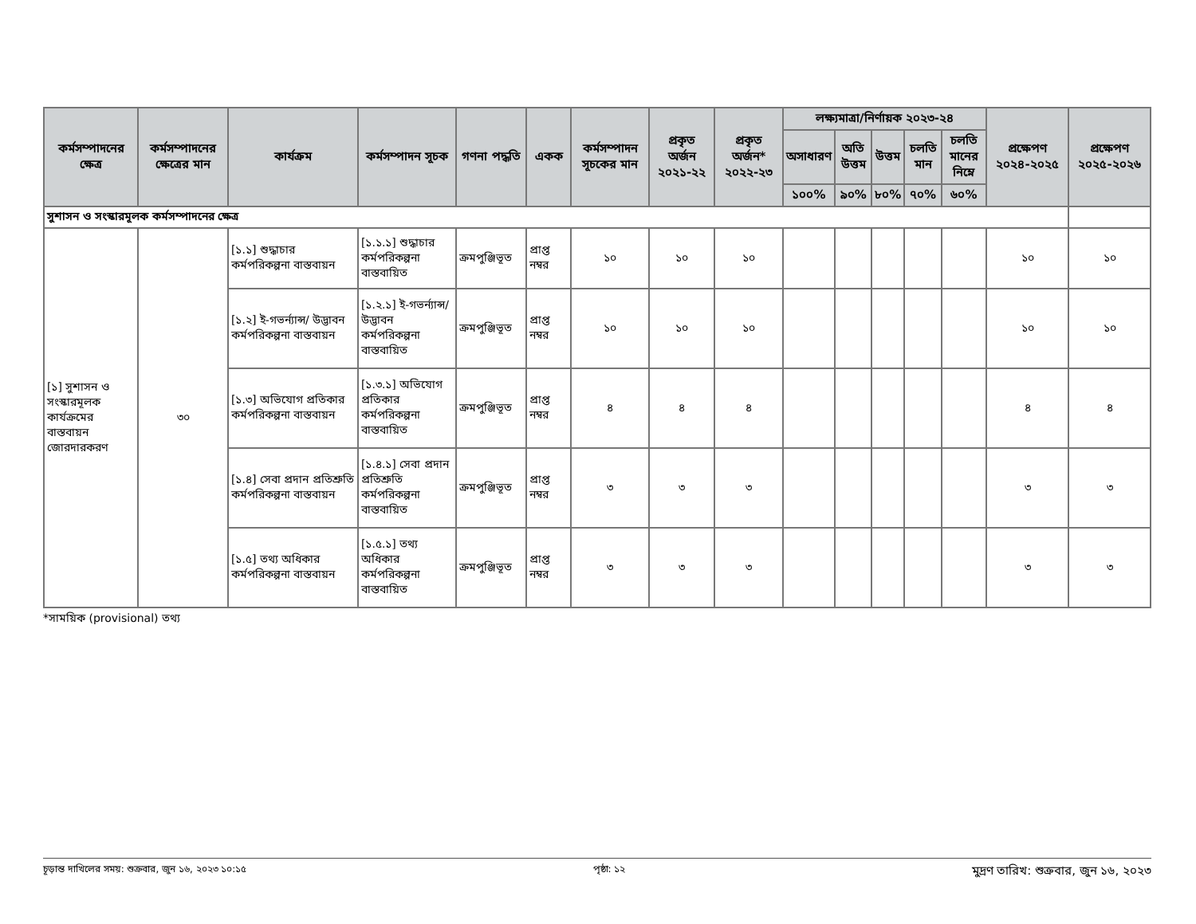| কর্মসম্পাদনের ক্ষেত্র | কর্মসম্পাদনের ক্ষেত্রের মান | কার্যক্রম | কর্মসম্পাদন সূচক | গণনা পদ্ধতি | একক | কর্মসম্পাদন সূচকের মান | প্রকৃত অর্জন ২০২১-২২ | প্রকৃত অর্জন* ২০২২-২৩ | লক্ষ্যমাত্রা/নির্ণায়ক ২০২৩-২৪ | | | | | প্রক্ষেপণ ২০২৪-২০২৫ | প্রক্ষেপণ ২০২৫-২০২৬ |
| --- | --- | --- | --- | --- | --- | --- | --- | --- | --- | --- | --- | --- | --- | --- | --- |
| | | | | | | | | | অসাধারণ | অতি উত্তম | উত্তম | চলতি মান | চলতি মানের নিম্নে | | |
| | | | | | | | | | ১০০% | ৯০% | ৮০% | ৭০% | ৬০% | | |
| সুশাসন ও সংস্কারমূলক কর্মসম্পাদনের ক্ষেত্র | | | | | | | | | | | | | | | |
| [১] সুশাসন ও সংস্কারমূলক কার্যক্রমের বাস্তবায়ন জোরদারকরণ | ৩০ | [১.১] শুদ্ধাচার কর্মপরিকল্পনা বাস্তবায়ন | [১.১.১] শুদ্ধাচার কর্মপরিকল্পনা বাস্তবায়িত | ক্রমপুঞ্জিভূত | প্রাপ্ত নম্বর | ১০ | ১০ | ১০ | | | | | | ১০ | ১০ |
| | | [১.২] ই-গভর্ন্যান্স/ উদ্ভাবন কর্মপরিকল্পনা বাস্তবায়ন | [১.২.১] ই-গভর্ন্যান্স/ উদ্ভাবন কর্মপরিকল্পনা বাস্তবায়িত | ক্রমপুঞ্জিভূত | প্রাপ্ত নম্বর | ১০ | ১০ | ১০ | | | | | | ১০ | ১০ |
| | | [১.৩] অভিযোগ প্রতিকার কর্মপরিকল্পনা বাস্তবায়ন | [১.৩.১] অভিযোগ প্রতিকার কর্মপরিকল্পনা বাস্তবায়িত | ক্রমপুঞ্জিভূত | প্রাপ্ত নম্বর | ৪ | ৪ | ৪ | | | | | | ৪ | ৪ |
| | | [১.৪] সেবা প্রদান প্রতিশ্রুতি কর্মপরিকল্পনা বাস্তবায়ন | [১.৪.১] সেবা প্রদান প্রতিশ্রুতি কর্মপরিকল্পনা বাস্তবায়িত | ক্রমপুঞ্জিভূত | প্রাপ্ত নম্বর | ৩ | ৩ | ৩ | | | | | | ৩ | ৩ |
| | | [১.৫] তথ্য অধিকার কর্মপরিকল্পনা বাস্তবায়ন | [১.৫.১] তথ্য অধিকার কর্মপরিকল্পনা বাস্তবায়িত | ক্রমপুঞ্জিভূত | প্রাপ্ত নম্বর | ৩ | ৩ | ৩ | | | | | | ৩ | ৩ |
*সাময়িক (provisional) তথ্য
চূড়ান্ত দাখিলের সময়: শুক্রবার, জুন ১৬, ২০২৩ ১০:১৫ পৃষ্ঠা: ১২ মুদ্রণ তারিখ: শুক্রবার, জুন ১৬, ২০২৩